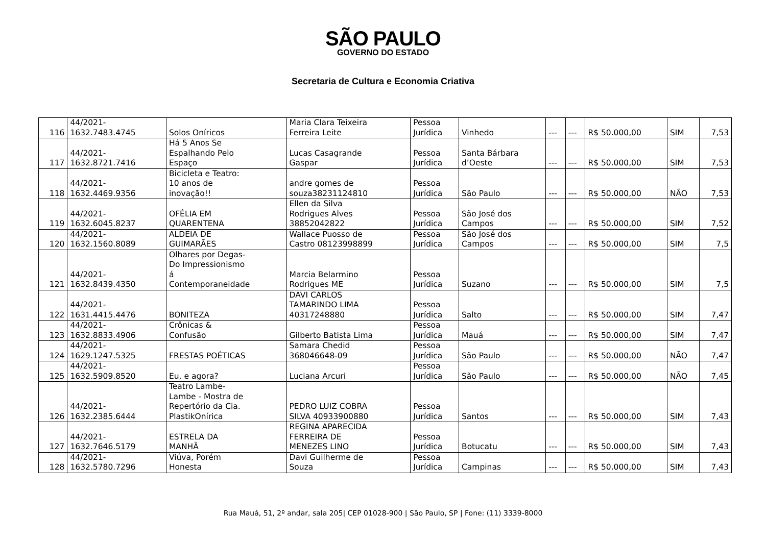SÃO PAULO
GOVERNO DO ESTADO
Secretaria de Cultura e Economia Criativa
| 116 | 44/2021- 1632.7483.4745 | Solos Oníricos | Maria Clara Teixeira Ferreira Leite | Pessoa Jurídica | Vinhedo | --- | --- | R$ 50.000,00 | SIM | 7,53 |
| 117 | 44/2021- 1632.8721.7416 | Há 5 Anos Se Espalhando Pelo Espaço | Lucas Casagrande Gaspar | Pessoa Jurídica | Santa Bárbara d’Oeste | --- | --- | R$ 50.000,00 | SIM | 7,53 |
| 118 | 44/2021- 1632.4469.9356 | Bicicleta e Teatro: 10 anos de inovação!! | andre gomes de souza38231124810 | Pessoa Jurídica | São Paulo | --- | --- | R$ 50.000,00 | NÃO | 7,53 |
| 119 | 44/2021- 1632.6045.8237 | OFÉLIA EM QUARENTENA | Ellen da Silva Rodrigues Alves 38852042822 | Pessoa Jurídica | São José dos Campos | --- | --- | R$ 50.000,00 | SIM | 7,52 |
| 120 | 44/2021- 1632.1560.8089 | ALDEIA DE GUIMARÃES | Wallace Puosso de Castro 08123998899 | Pessoa Jurídica | São José dos Campos | --- | --- | R$ 50.000,00 | SIM | 7,5 |
| 121 | 44/2021- 1632.8439.4350 | Olhares por Degas- Do Impressionismo á Contemporaneidade | Marcia Belarmino Rodrigues ME | Pessoa Jurídica | Suzano | --- | --- | R$ 50.000,00 | SIM | 7,5 |
| 122 | 44/2021- 1631.4415.4476 | BONITEZA | DAVI CARLOS TAMARINDO LIMA 40317248880 | Pessoa Jurídica | Salto | --- | --- | R$ 50.000,00 | SIM | 7,47 |
| 123 | 44/2021- 1632.8833.4906 | Crônicas & Confusão | Gilberto Batista Lima | Pessoa Jurídica | Mauá | --- | --- | R$ 50.000,00 | SIM | 7,47 |
| 124 | 44/2021- 1629.1247.5325 | FRESTAS POÉTICAS | Samara Chedid 368046648-09 | Pessoa Jurídica | São Paulo | --- | --- | R$ 50.000,00 | NÃO | 7,47 |
| 125 | 44/2021- 1632.5909.8520 | Eu, e agora? | Luciana Arcuri | Pessoa Jurídica | São Paulo | --- | --- | R$ 50.000,00 | NÃO | 7,45 |
| 126 | 44/2021- 1632.2385.6444 | Teatro Lambe- Lambe - Mostra de Repertório da Cia. PlastikOnírica | PEDRO LUIZ COBRA SILVA 40933900880 | Pessoa Jurídica | Santos | --- | --- | R$ 50.000,00 | SIM | 7,43 |
| 127 | 44/2021- 1632.7646.5179 | ESTRELA DA MANHÃ | REGINA APARECIDA FERREIRA DE MENEZES LINO | Pessoa Jurídica | Botucatu | --- | --- | R$ 50.000,00 | SIM | 7,43 |
| 128 | 44/2021- 1632.5780.7296 | Viúva, Porém Honesta | Davi Guilherme de Souza | Pessoa Jurídica | Campinas | --- | --- | R$ 50.000,00 | SIM | 7,43 |
Rua Mauá, 51, 2º andar, sala 205| CEP 01028-900 | São Paulo, SP | Fone: (11) 3339-8000